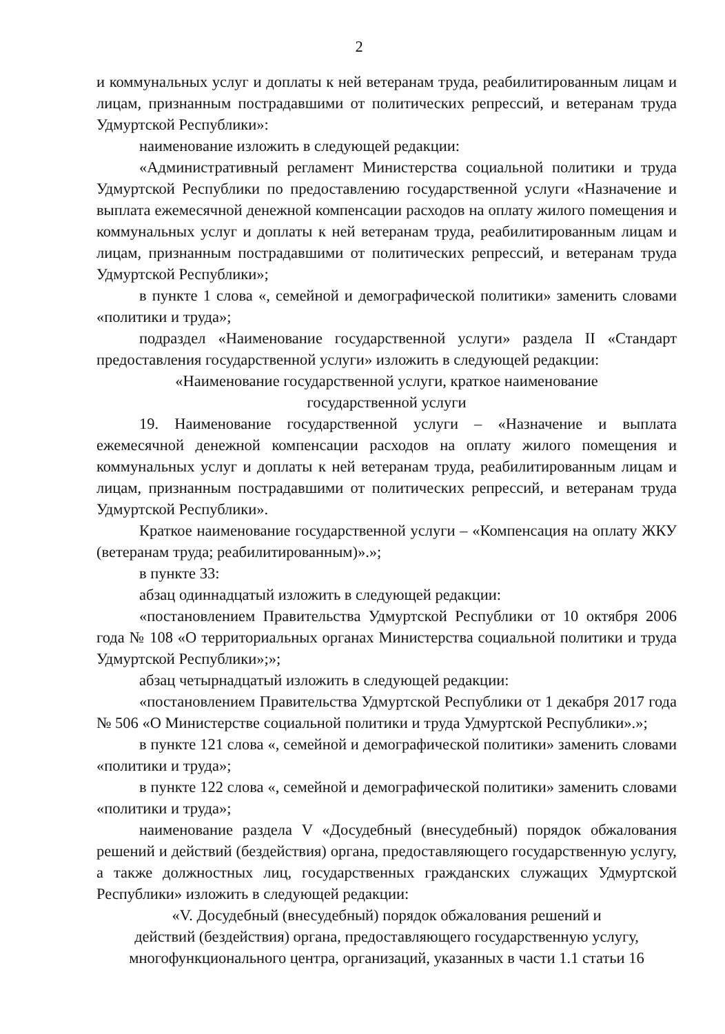2
и коммунальных услуг и доплаты к ней ветеранам труда, реабилитированным лицам и лицам, признанным пострадавшими от политических репрессий, и ветеранам труда Удмуртской Республики»:
наименование изложить в следующей редакции:
«Административный регламент Министерства социальной политики и труда Удмуртской Республики по предоставлению государственной услуги «Назначение и выплата ежемесячной денежной компенсации расходов на оплату жилого помещения и коммунальных услуг и доплаты к ней ветеранам труда, реабилитированным лицам и лицам, признанным пострадавшими от политических репрессий, и ветеранам труда Удмуртской Республики»;
в пункте 1 слова «, семейной и демографической политики» заменить словами «политики и труда»;
подраздел «Наименование государственной услуги» раздела II «Стандарт предоставления государственной услуги» изложить в следующей редакции:
«Наименование государственной услуги, краткое наименование
государственной услуги
19. Наименование государственной услуги – «Назначение и выплата ежемесячной денежной компенсации расходов на оплату жилого помещения и коммунальных услуг и доплаты к ней ветеранам труда, реабилитированным лицам и лицам, признанным пострадавшими от политических репрессий, и ветеранам труда Удмуртской Республики».
Краткое наименование государственной услуги – «Компенсация на оплату ЖКУ (ветеранам труда; реабилитированным)».»;
в пункте 33:
абзац одиннадцатый изложить в следующей редакции:
«постановлением Правительства Удмуртской Республики от 10 октября 2006 года № 108 «О территориальных органах Министерства социальной политики и труда Удмуртской Республики»;»;
абзац четырнадцатый изложить в следующей редакции:
«постановлением Правительства Удмуртской Республики от 1 декабря 2017 года № 506 «О Министерстве социальной политики и труда Удмуртской Республики».»;
в пункте 121 слова «, семейной и демографической политики» заменить словами «политики и труда»;
в пункте 122 слова «, семейной и демографической политики» заменить словами «политики и труда»;
наименование раздела V «Досудебный (внесудебный) порядок обжалования решений и действий (бездействия) органа, предоставляющего государственную услугу, а также должностных лиц, государственных гражданских служащих Удмуртской Республики» изложить в следующей редакции:
«V. Досудебный (внесудебный) порядок обжалования решений и
действий (бездействия) органа, предоставляющего государственную услугу,
многофункционального центра, организаций, указанных в части 1.1 статьи 16